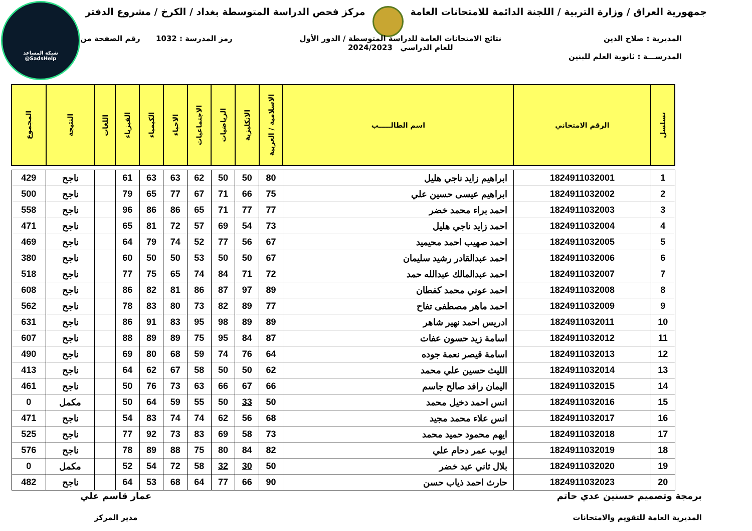شبكة المساعد
@SadsHelp
جمهورية العراق / وزارة التربية / اللجنة الدائمة للامتحانات العامة
مركز فحص الدراسة المتوسطة بغداد / الكرخ / مشروع الدفتر
المديرية : صلاح الدين
المدرســـة : ثانوية العلم للبنين
نتائج الامتحانات العامة للدراسة المتوسطة / الدور الأول
للعام الدراسي 2024/2023
رمز المدرسة : 1032 رقم الصفحة من
| تسلسل | الرقم الامتحاني | اسم الطالـــــب | الاسلامية / العربية | الانكليزية | الرياضيات | الاجتماعيات | الاحياء | الكيمياء | الفيزياء | اللغات | النتيجة | المجموع |
| --- | --- | --- | --- | --- | --- | --- | --- | --- | --- | --- | --- | --- |
| 1 | 1824911032001 | ابراهيم زايد ناجي هليل | 80 | 50 | 50 | 62 | 63 | 63 | 61 | | ناجح | 429 |
| 2 | 1824911032002 | ابراهيم عيسى حسين علي | 75 | 66 | 71 | 67 | 77 | 65 | 79 | | ناجح | 500 |
| 3 | 1824911032003 | احمد براء محمد خضر | 77 | 77 | 71 | 65 | 86 | 86 | 96 | | ناجح | 558 |
| 4 | 1824911032004 | احمد زايد ناجي هليل | 73 | 54 | 69 | 57 | 72 | 81 | 65 | | ناجح | 471 |
| 5 | 1824911032005 | احمد صهيب احمد محيميد | 67 | 56 | 77 | 52 | 74 | 79 | 64 | | ناجح | 469 |
| 6 | 1824911032006 | احمد عبدالقادر رشيد سليمان | 67 | 50 | 50 | 53 | 50 | 50 | 60 | | ناجح | 380 |
| 7 | 1824911032007 | احمد عبدالمالك عبدالله حمد | 72 | 71 | 84 | 74 | 65 | 75 | 77 | | ناجح | 518 |
| 8 | 1824911032008 | احمد عوني محمد كفطان | 89 | 97 | 87 | 86 | 81 | 82 | 86 | | ناجح | 608 |
| 9 | 1824911032009 | احمد ماهر مصطفى تفاح | 77 | 89 | 82 | 73 | 80 | 83 | 78 | | ناجح | 562 |
| 10 | 1824911032011 | ادريس احمد نهير شاهر | 89 | 89 | 98 | 95 | 83 | 91 | 86 | | ناجح | 631 |
| 11 | 1824911032012 | اسامة زيد حسون عفات | 87 | 84 | 95 | 75 | 89 | 89 | 88 | | ناجح | 607 |
| 12 | 1824911032013 | اسامة قيصر نعمة جوده | 64 | 76 | 74 | 59 | 68 | 80 | 69 | | ناجح | 490 |
| 13 | 1824911032014 | الليث حسين علي محمد | 62 | 50 | 50 | 58 | 67 | 62 | 64 | | ناجح | 413 |
| 14 | 1824911032015 | اليمان رافد صالح جاسم | 66 | 67 | 66 | 63 | 73 | 76 | 50 | | ناجح | 461 |
| 15 | 1824911032016 | انس احمد دخيل محمد | 50 | 33 | 50 | 55 | 59 | 64 | 50 | | مكمل | 0 |
| 16 | 1824911032017 | انس علاء محمد مجيد | 68 | 56 | 62 | 74 | 74 | 83 | 54 | | ناجح | 471 |
| 17 | 1824911032018 | ايهم محمود حميد محمد | 73 | 58 | 69 | 83 | 73 | 92 | 77 | | ناجح | 525 |
| 18 | 1824911032019 | ايوب عمر دحام علي | 82 | 84 | 80 | 75 | 88 | 89 | 78 | | ناجح | 576 |
| 19 | 1824911032020 | بلال ثاني عبد خضر | 50 | 30 | 32 | 58 | 72 | 54 | 52 | | مكمل | 0 |
| 20 | 1824911032023 | حارث احمد ذياب حسن | 90 | 66 | 77 | 64 | 68 | 53 | 64 | | ناجح | 482 |
برمجة وتصميم حسنين عدي حاتم
المديرية العامة للتقويم والامتحانات
عمار قاسم علي
مدير المركز